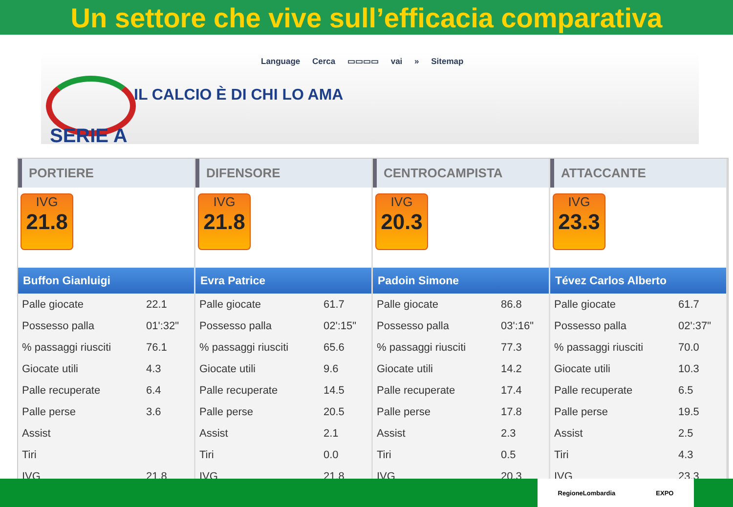Un settore che vive sull’efficacia comparativa
Language Cerca ▭▭▭▭ vai » Sitemap
SERIE A
IL CALCIO È DI CHI LO AMA
PORTIERE
IVG
21.8
Buffon Gianluigi
| Palle giocate | 22.1 |
| Possesso palla | 01':32" |
| % passaggi riusciti | 76.1 |
| Giocate utili | 4.3 |
| Palle recuperate | 6.4 |
| Palle perse | 3.6 |
| Assist | |
| Tiri | |
| IVG | 21.8 |
DIFENSORE
IVG
21.8
Evra Patrice
| Palle giocate | 61.7 |
| Possesso palla | 02':15" |
| % passaggi riusciti | 65.6 |
| Giocate utili | 9.6 |
| Palle recuperate | 14.5 |
| Palle perse | 20.5 |
| Assist | 2.1 |
| Tiri | 0.0 |
| IVG | 21.8 |
CENTROCAMPISTA
IVG
20.3
Padoin Simone
| Palle giocate | 86.8 |
| Possesso palla | 03':16" |
| % passaggi riusciti | 77.3 |
| Giocate utili | 14.2 |
| Palle recuperate | 17.4 |
| Palle perse | 17.8 |
| Assist | 2.3 |
| Tiri | 0.5 |
| IVG | 20.3 |
ATTACCANTE
IVG
23.3
Tévez Carlos Alberto
| Palle giocate | 61.7 |
| Possesso palla | 02':37" |
| % passaggi riusciti | 70.0 |
| Giocate utili | 10.3 |
| Palle recuperate | 6.5 |
| Palle perse | 19.5 |
| Assist | 2.5 |
| Tiri | 4.3 |
| IVG | 23.3 |
RegioneLombardia EXPO